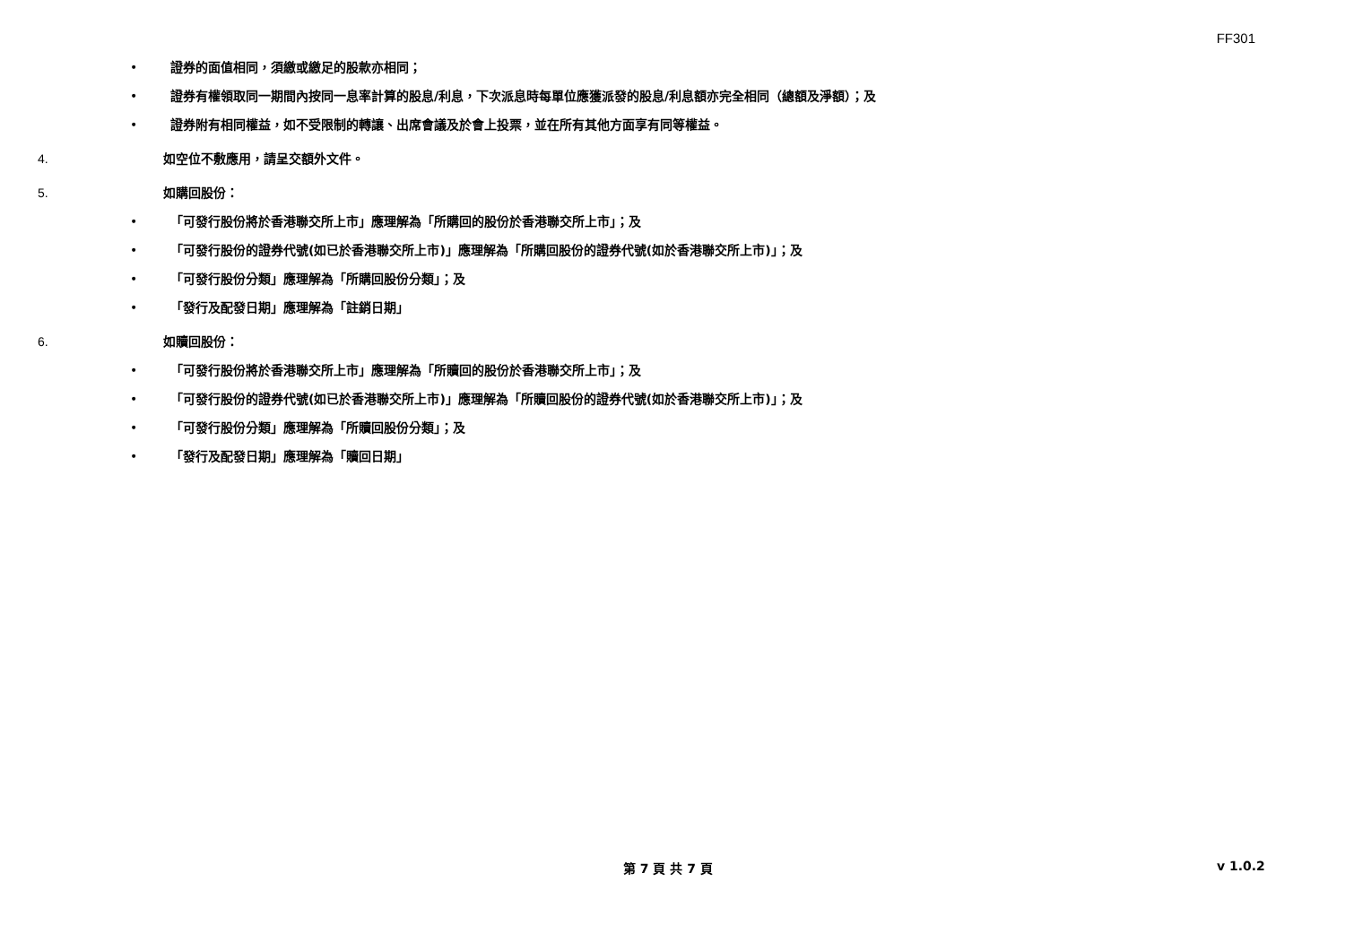FF301
• 證券的面值相同，須繳或繳足的股款亦相同；
• 證券有權領取同一期間內按同一息率計算的股息/利息，下次派息時每單位應獲派發的股息/利息額亦完全相同（總額及淨額）；及
• 證券附有相同權益，如不受限制的轉讓、出席會議及於會上投票，並在所有其他方面享有同等權益。
4. 如空位不敷應用，請呈交額外文件。
5. 如購回股份：
• 「可發行股份將於香港聯交所上市」應理解為「所購回的股份於香港聯交所上市」；及
• 「可發行股份的證券代號(如已於香港聯交所上市)」應理解為「所購回股份的證券代號(如於香港聯交所上市)」；及
• 「可發行股份分類」應理解為「所購回股份分類」；及
• 「發行及配發日期」應理解為「註銷日期」
6. 如贖回股份：
• 「可發行股份將於香港聯交所上市」應理解為「所贖回的股份於香港聯交所上市」；及
• 「可發行股份的證券代號(如已於香港聯交所上市)」應理解為「所贖回股份的證券代號(如於香港聯交所上市)」；及
• 「可發行股份分類」應理解為「所贖回股份分類」；及
• 「發行及配發日期」應理解為「贖回日期」
第 7 頁 共 7 頁 v 1.0.2